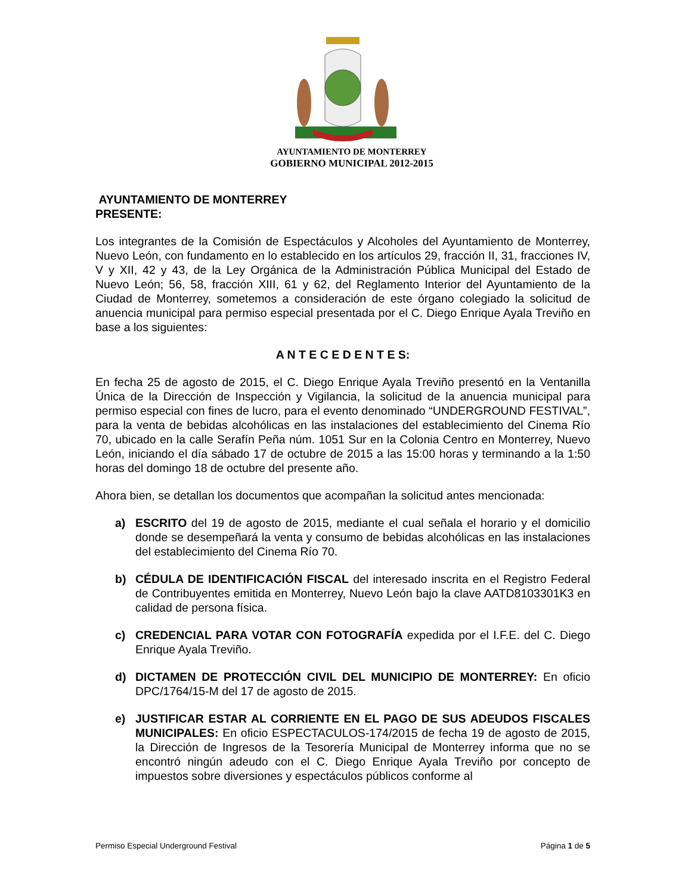AYUNTAMIENTO DE MONTERREY
GOBIERNO MUNICIPAL 2012-2015
AYUNTAMIENTO DE MONTERREY
PRESENTE:
Los integrantes de la Comisión de Espectáculos y Alcoholes del Ayuntamiento de Monterrey, Nuevo León, con fundamento en lo establecido en los artículos 29, fracción II, 31, fracciones IV, V y XII, 42 y 43, de la Ley Orgánica de la Administración Pública Municipal del Estado de Nuevo León; 56, 58, fracción XIII, 61 y 62, del Reglamento Interior del Ayuntamiento de la Ciudad de Monterrey, sometemos a consideración de este órgano colegiado la solicitud de anuencia municipal para permiso especial presentada por el C. Diego Enrique Ayala Treviño en base a los siguientes:
A N T E C E D E N T E S:
En fecha 25 de agosto de 2015, el C. Diego Enrique Ayala Treviño presentó en la Ventanilla Única de la Dirección de Inspección y Vigilancia, la solicitud de la anuencia municipal para permiso especial con fines de lucro, para el evento denominado “UNDERGROUND FESTIVAL”, para la venta de bebidas alcohólicas en las instalaciones del establecimiento del Cinema Río 70, ubicado en la calle Serafín Peña núm. 1051 Sur en la Colonia Centro en Monterrey, Nuevo León, iniciando el día sábado 17 de octubre de 2015 a las 15:00 horas y terminando a la 1:50 horas del domingo 18 de octubre del presente año.
Ahora bien, se detallan los documentos que acompañan la solicitud antes mencionada:
a) ESCRITO del 19 de agosto de 2015, mediante el cual señala el horario y el domicilio donde se desempeñará la venta y consumo de bebidas alcohólicas en las instalaciones del establecimiento del Cinema Río 70.
b) CÉDULA DE IDENTIFICACIÓN FISCAL del interesado inscrita en el Registro Federal de Contribuyentes emitida en Monterrey, Nuevo León bajo la clave AATD8103301K3 en calidad de persona física.
c) CREDENCIAL PARA VOTAR CON FOTOGRAFÍA expedida por el I.F.E. del C. Diego Enrique Ayala Treviño.
d) DICTAMEN DE PROTECCIÓN CIVIL DEL MUNICIPIO DE MONTERREY: En oficio DPC/1764/15-M del 17 de agosto de 2015.
e) JUSTIFICAR ESTAR AL CORRIENTE EN EL PAGO DE SUS ADEUDOS FISCALES MUNICIPALES: En oficio ESPECTACULOS-174/2015 de fecha 19 de agosto de 2015, la Dirección de Ingresos de la Tesorería Municipal de Monterrey informa que no se encontró ningún adeudo con el C. Diego Enrique Ayala Treviño por concepto de impuestos sobre diversiones y espectáculos públicos conforme al
Permiso Especial Underground Festival Página 1 de 5